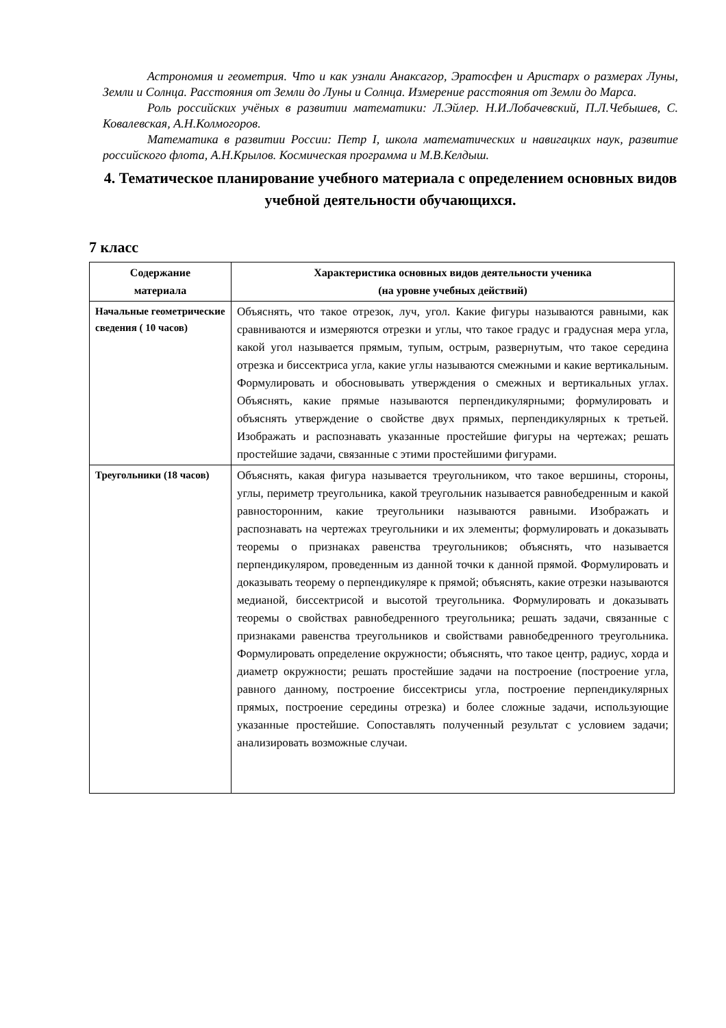Астрономия и геометрия. Что и как узнали Анаксагор, Эратосфен и Аристарх о размерах Луны, Земли и Солнца. Расстояния от Земли до Луны и Солнца. Измерение расстояния от Земли до Марса.
Роль российских учёных в развитии математики: Л.Эйлер. Н.И.Лобачевский, П.Л.Чебышев, С. Ковалевская, А.Н.Колмогоров.
Математика в развитии России: Петр I, школа математических и навигацких наук, развитие российского флота, А.Н.Крылов. Космическая программа и М.В.Келдыш.
4. Тематическое планирование учебного материала с определением основных видов учебной деятельности обучающихся.
7 класс
| Содержание материала | Характеристика основных видов деятельности ученика (на уровне учебных действий) |
| --- | --- |
| Начальные геометрические сведения ( 10 часов) | Объяснять, что такое отрезок, луч, угол. Какие фигуры называются равными, как сравниваются и измеряются отрезки и углы, что такое градус и градусная мера угла, какой угол называется прямым, тупым, острым, развернутым, что такое середина отрезка и биссектриса угла, какие углы называются смежными и какие вертикальным. Формулировать и обосновывать утверждения о смежных и вертикальных углах. Объяснять, какие прямые называются перпендикулярными; формулировать и объяснять утверждение о свойстве двух прямых, перпендикулярных к третьей. Изображать и распознавать указанные простейшие фигуры на чертежах; решать простейшие задачи, связанные с этими простейшими фигурами. |
| Треугольники (18 часов) | Объяснять, какая фигура называется треугольником, что такое вершины, стороны, углы, периметр треугольника, какой треугольник называется равнобедренным и какой равносторонним, какие треугольники называются равными. Изображать и распознавать на чертежах треугольники и их элементы; формулировать и доказывать теоремы о признаках равенства треугольников; объяснять, что называется перпендикуляром, проведенным из данной точки к данной прямой. Формулировать и доказывать теорему о перпендикуляре к прямой; объяснять, какие отрезки называются медианой, биссектрисой и высотой треугольника. Формулировать и доказывать теоремы о свойствах равнобедренного треугольника; решать задачи, связанные с признаками равенства треугольников и свойствами равнобедренного треугольника. Формулировать определение окружности; объяснять, что такое центр, радиус, хорда и диаметр окружности; решать простейшие задачи на построение (построение угла, равного данному, построение биссектрисы угла, построение перпендикулярных прямых, построение середины отрезка) и более сложные задачи, использующие указанные простейшие. Сопоставлять полученный результат с условием задачи; анализировать возможные случаи. |